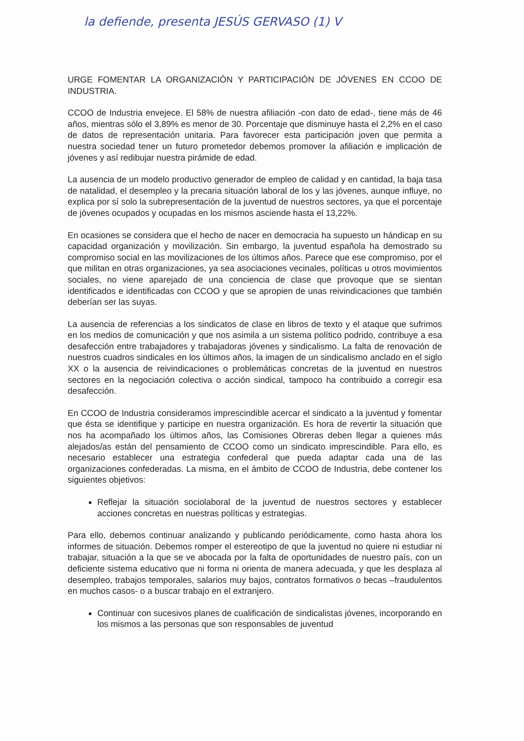la defiende, presenta JESÚS GERVASO (1) V
URGE FOMENTAR LA ORGANIZACIÓN Y PARTICIPACIÓN DE JÓVENES EN CCOO DE INDUSTRIA.
CCOO de Industria envejece. El 58% de nuestra afiliación -con dato de edad-, tiene más de 46 años, mientras sólo el 3,89% es menor de 30. Porcentaje que disminuye hasta el 2,2% en el caso de datos de representación unitaria. Para favorecer esta participación joven que permita a nuestra sociedad tener un futuro prometedor debemos promover la afiliación e implicación de jóvenes y así redibujar nuestra pirámide de edad.
La ausencia de un modelo productivo generador de empleo de calidad y en cantidad, la baja tasa de natalidad, el desempleo y la precaria situación laboral de los y las jóvenes, aunque influye, no explica por sí solo la subrepresentación de la juventud de nuestros sectores, ya que el porcentaje de jóvenes ocupados y ocupadas en los mismos asciende hasta el 13,22%.
En ocasiones se considera que el hecho de nacer en democracia ha supuesto un hándicap en su capacidad organización y movilización. Sin embargo, la juventud española ha demostrado su compromiso social en las movilizaciones de los últimos años. Parece que ese compromiso, por el que militan en otras organizaciones, ya sea asociaciones vecinales, políticas u otros movimientos sociales, no viene aparejado de una conciencia de clase que provoque que se sientan identificados e identificadas con CCOO y que se apropien de unas reivindicaciones que también deberían ser las suyas.
La ausencia de referencias a los sindicatos de clase en libros de texto y el ataque que sufrimos en los medios de comunicación y que nos asimila a un sistema político podrido, contribuye a esa desafección entre trabajadores y trabajadoras jóvenes y sindicalismo. La falta de renovación de nuestros cuadros sindicales en los últimos años, la imagen de un sindicalismo anclado en el siglo XX o la ausencia de reivindicaciones o problemáticas concretas de la juventud en nuestros sectores en la negociación colectiva o acción sindical, tampoco ha contribuido a corregir esa desafección.
En CCOO de Industria consideramos imprescindible acercar el sindicato a la juventud y fomentar que ésta se identifique y participe en nuestra organización. Es hora de revertir la situación que nos ha acompañado los últimos años, las Comisiones Obreras deben llegar a quienes más alejados/as están del pensamiento de CCOO como un sindicato imprescindible. Para ello, es necesario establecer una estrategia confederal que pueda adaptar cada una de las organizaciones confederadas. La misma, en el ámbito de CCOO de Industria, debe contener los siguientes objetivos:
Reflejar la situación sociolaboral de la juventud de nuestros sectores y establecer acciones concretas en nuestras políticas y estrategias.
Para ello, debemos continuar analizando y publicando periódicamente, como hasta ahora los informes de situación. Debemos romper el estereotipo de que la juventud no quiere ni estudiar ni trabajar, situación a la que se ve abocada por la falta de oportunidades de nuestro país, con un deficiente sistema educativo que ni forma ni orienta de manera adecuada, y que les desplaza al desempleo, trabajos temporales, salarios muy bajos, contratos formativos o becas –fraudulentos en muchos casos- o a buscar trabajo en el extranjero.
Continuar con sucesivos planes de cualificación de sindicalistas jóvenes, incorporando en los mismos a las personas que son responsables de juventud